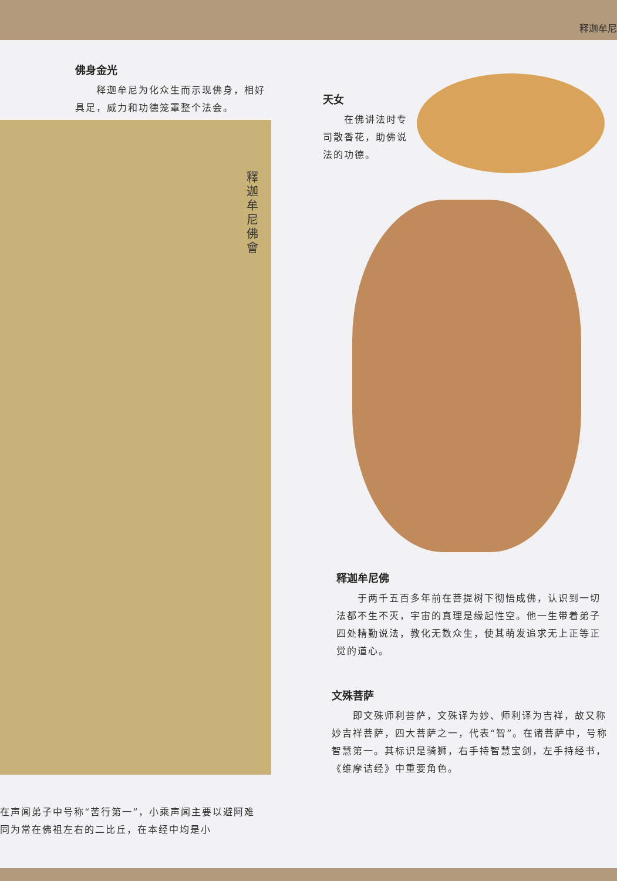释迦牟尼
佛身金光
　　释迦牟尼为化众生而示现佛身，相好具足，威力和功德笼罩整个法会。
釋迦牟尼佛會
天女
　　在佛讲法时专司散香花，助佛说法的功德。
释迦牟尼佛
　　于两千五百多年前在菩提树下彻悟成佛，认识到一切法都不生不灭，宇宙的真理是缘起性空。他一生带着弟子四处精勤说法，教化无数众生，使其萌发追求无上正等正觉的道心。
文殊菩萨
　　即文殊师利菩萨，文殊译为妙、师利译为吉祥，故又称妙吉祥菩萨，四大菩萨之一，代表“智”。在诸菩萨中，号称智慧第一。其标识是骑狮，右手持智慧宝剑，左手持经书，《维摩诘经》中重要角色。
在声闻弟子中号称“苦行第一”，小乘声闻主要以避阿难同为常在佛祖左右的二比丘，在本经中均是小